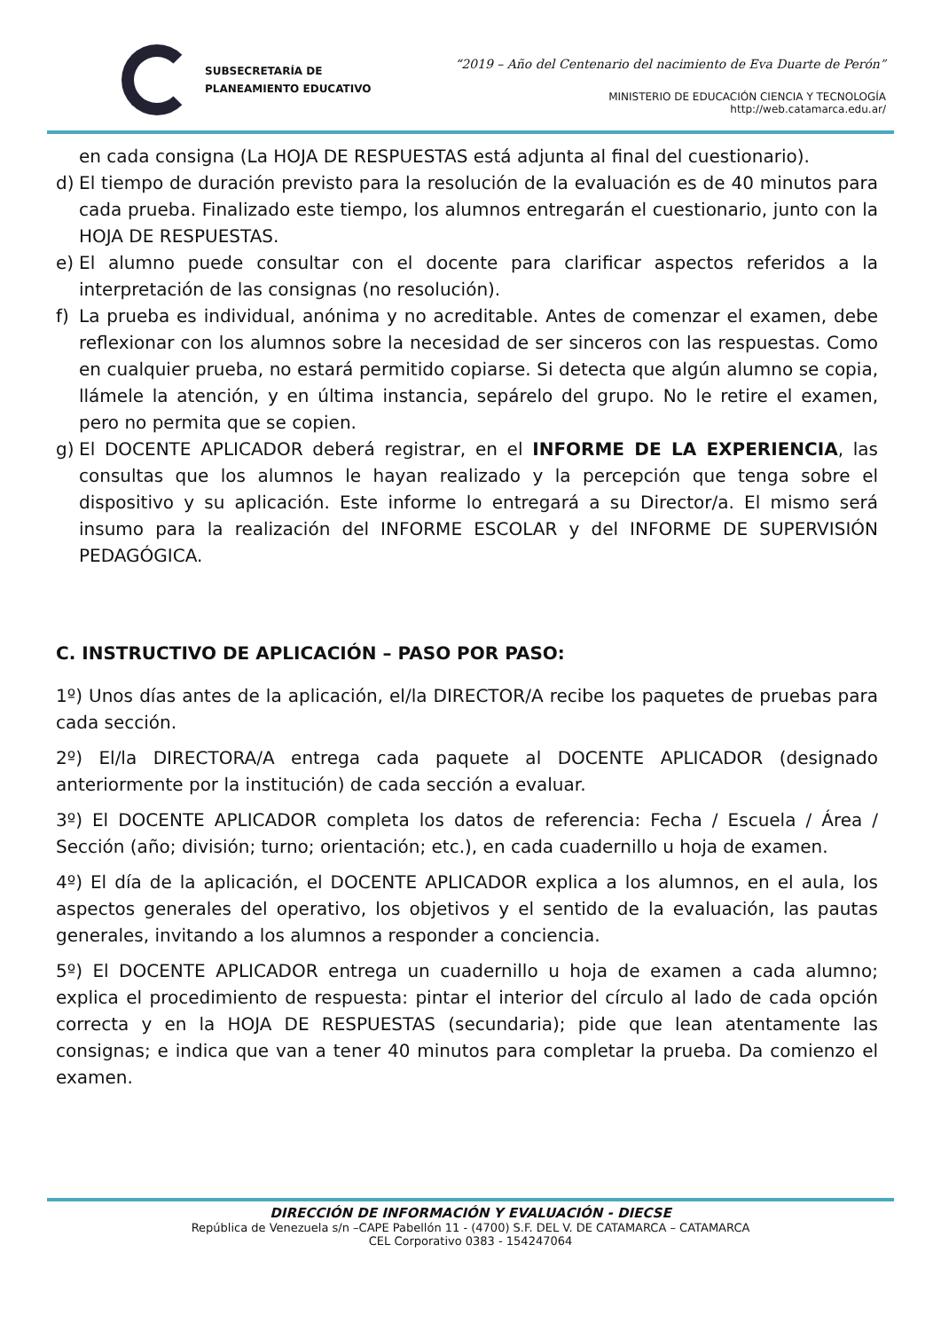SUBSECRETARÍA DE
PLANEAMIENTO EDUCATIVO
“2019 – Año del Centenario del nacimiento de Eva Duarte de Perón”
MINISTERIO DE EDUCACIÓN CIENCIA Y TECNOLOGÍA
http://web.catamarca.edu.ar/
en cada consigna (La HOJA DE RESPUESTAS está adjunta al final del cuestionario).
d) El tiempo de duración previsto para la resolución de la evaluación es de 40 minutos para cada prueba. Finalizado este tiempo, los alumnos entregarán el cuestionario, junto con la HOJA DE RESPUESTAS.
e) El alumno puede consultar con el docente para clarificar aspectos referidos a la interpretación de las consignas (no resolución).
f) La prueba es individual, anónima y no acreditable. Antes de comenzar el examen, debe reflexionar con los alumnos sobre la necesidad de ser sinceros con las respuestas. Como en cualquier prueba, no estará permitido copiarse. Si detecta que algún alumno se copia, llámele la atención, y en última instancia, sepárelo del grupo. No le retire el examen, pero no permita que se copien.
g) El DOCENTE APLICADOR deberá registrar, en el INFORME DE LA EXPERIENCIA, las consultas que los alumnos le hayan realizado y la percepción que tenga sobre el dispositivo y su aplicación. Este informe lo entregará a su Director/a. El mismo será insumo para la realización del INFORME ESCOLAR y del INFORME DE SUPERVISIÓN PEDAGÓGICA.
C. INSTRUCTIVO DE APLICACIÓN – PASO POR PASO:
1º) Unos días antes de la aplicación, el/la DIRECTOR/A recibe los paquetes de pruebas para cada sección.
2º) El/la DIRECTORA/A entrega cada paquete al DOCENTE APLICADOR (designado anteriormente por la institución) de cada sección a evaluar.
3º) El DOCENTE APLICADOR completa los datos de referencia: Fecha / Escuela / Área / Sección (año; división; turno; orientación; etc.), en cada cuadernillo u hoja de examen.
4º) El día de la aplicación, el DOCENTE APLICADOR explica a los alumnos, en el aula, los aspectos generales del operativo, los objetivos y el sentido de la evaluación, las pautas generales, invitando a los alumnos a responder a conciencia.
5º) El DOCENTE APLICADOR entrega un cuadernillo u hoja de examen a cada alumno; explica el procedimiento de respuesta: pintar el interior del círculo al lado de cada opción correcta y en la HOJA DE RESPUESTAS (secundaria); pide que lean atentamente las consignas; e indica que van a tener 40 minutos para completar la prueba. Da comienzo el examen.
DIRECCIÓN DE INFORMACIÓN Y EVALUACIÓN - DIECSE
República de Venezuela s/n –CAPE Pabellón 11 - (4700) S.F. DEL V. DE CATAMARCA – CATAMARCA
CEL Corporativo 0383 - 154247064